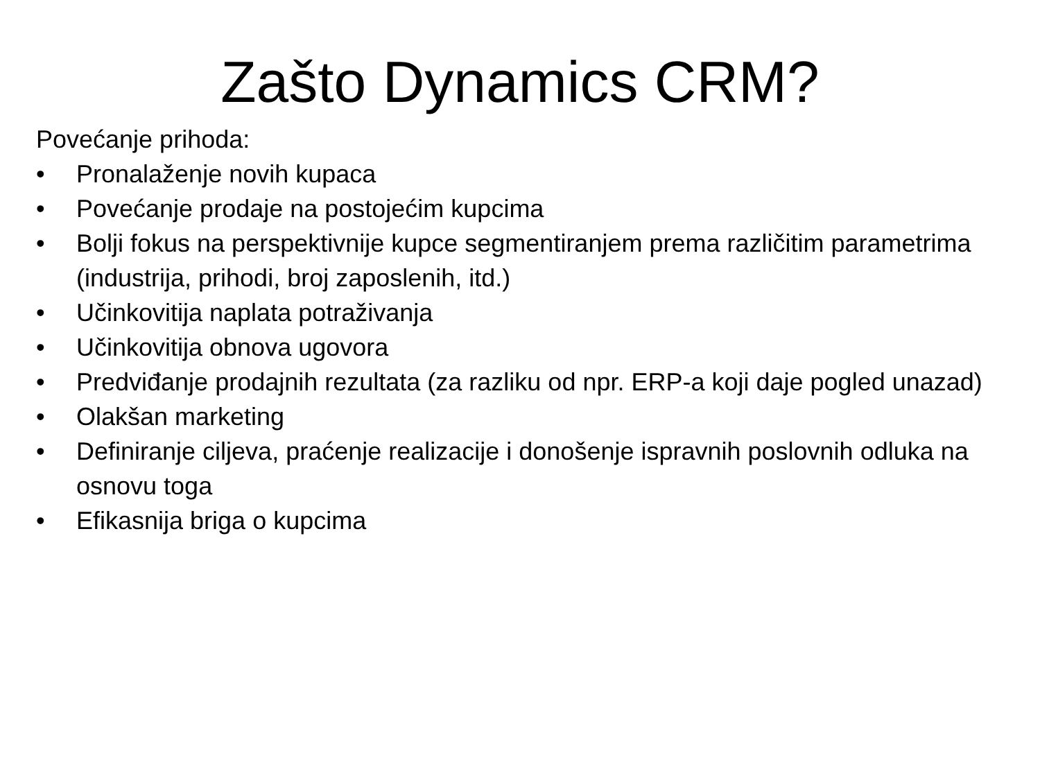Zašto Dynamics CRM?
Povećanje prihoda:
• Pronalaženje novih kupaca
• Povećanje prodaje na postojećim kupcima
• Bolji fokus na perspektivnije kupce segmentiranjem prema različitim parametrima (industrija, prihodi, broj zaposlenih, itd.)
• Učinkovitija naplata potraživanja
• Učinkovitija obnova ugovora
• Predviđanje prodajnih rezultata (za razliku od npr. ERP-a koji daje pogled unazad)
• Olakšan marketing
• Definiranje ciljeva, praćenje realizacije i donošenje ispravnih poslovnih odluka na osnovu toga
• Efikasnija briga o kupcima